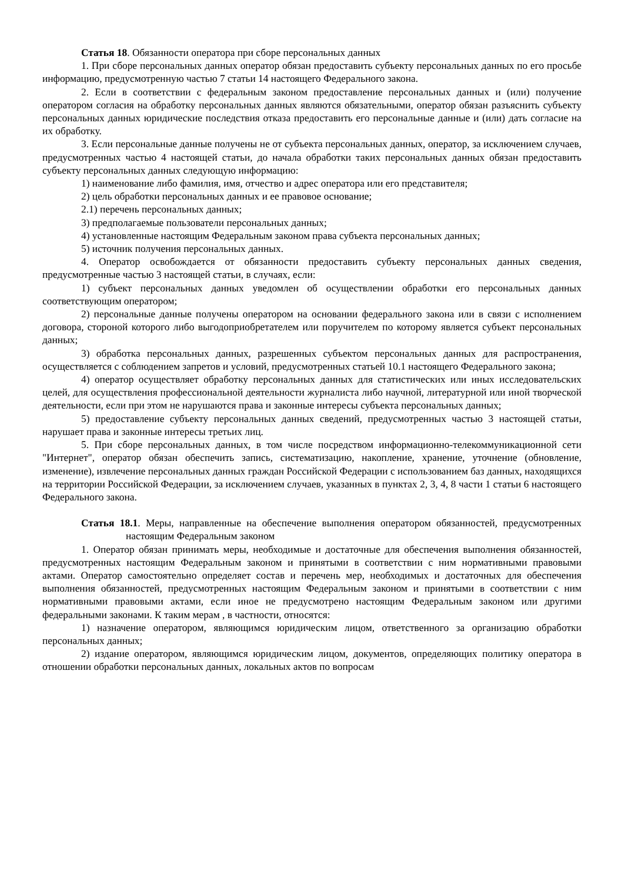Статья 18. Обязанности оператора при сборе персональных данных
1. При сборе персональных данных оператор обязан предоставить субъекту персональных данных по его просьбе информацию, предусмотренную частью 7 статьи 14 настоящего Федерального закона.
2. Если в соответствии с федеральным законом предоставление персональных данных и (или) получение оператором согласия на обработку персональных данных являются обязательными, оператор обязан разъяснить субъекту персональных данных юридические последствия отказа предоставить его персональные данные и (или) дать согласие на их обработку.
3. Если персональные данные получены не от субъекта персональных данных, оператор, за исключением случаев, предусмотренных частью 4 настоящей статьи, до начала обработки таких персональных данных обязан предоставить субъекту персональных данных следующую информацию:
1) наименование либо фамилия, имя, отчество и адрес оператора или его представителя;
2) цель обработки персональных данных и ее правовое основание;
2.1) перечень персональных данных;
3) предполагаемые пользователи персональных данных;
4) установленные настоящим Федеральным законом права субъекта персональных данных;
5) источник получения персональных данных.
4. Оператор освобождается от обязанности предоставить субъекту персональных данных сведения, предусмотренные частью 3 настоящей статьи, в случаях, если:
1) субъект персональных данных уведомлен об осуществлении обработки его персональных данных соответствующим оператором;
2) персональные данные получены оператором на основании федерального закона или в связи с исполнением договора, стороной которого либо выгодоприобретателем или поручителем по которому является субъект персональных данных;
3) обработка персональных данных, разрешенных субъектом персональных данных для распространения, осуществляется с соблюдением запретов и условий, предусмотренных статьей 10.1 настоящего Федерального закона;
4) оператор осуществляет обработку персональных данных для статистических или иных исследовательских целей, для осуществления профессиональной деятельности журналиста либо научной, литературной или иной творческой деятельности, если при этом не нарушаются права и законные интересы субъекта персональных данных;
5) предоставление субъекту персональных данных сведений, предусмотренных частью 3 настоящей статьи, нарушает права и законные интересы третьих лиц.
5. При сборе персональных данных, в том числе посредством информационно-телекоммуникационной сети "Интернет", оператор обязан обеспечить запись, систематизацию, накопление, хранение, уточнение (обновление, изменение), извлечение персональных данных граждан Российской Федерации с использованием баз данных, находящихся на территории Российской Федерации, за исключением случаев, указанных в пунктах 2, 3, 4, 8 части 1 статьи 6 настоящего Федерального закона.
Статья 18.1. Меры, направленные на обеспечение выполнения оператором обязанностей, предусмотренных настоящим Федеральным законом
1. Оператор обязан принимать меры, необходимые и достаточные для обеспечения выполнения обязанностей, предусмотренных настоящим Федеральным законом и принятыми в соответствии с ним нормативными правовыми актами. Оператор самостоятельно определяет состав и перечень мер, необходимых и достаточных для обеспечения выполнения обязанностей, предусмотренных настоящим Федеральным законом и принятыми в соответствии с ним нормативными правовыми актами, если иное не предусмотрено настоящим Федеральным законом или другими федеральными законами. К таким мерам , в частности, относятся:
1) назначение оператором, являющимся юридическим лицом, ответственного за организацию обработки персональных данных;
2) издание оператором, являющимся юридическим лицом, документов, определяющих политику оператора в отношении обработки персональных данных, локальных актов по вопросам